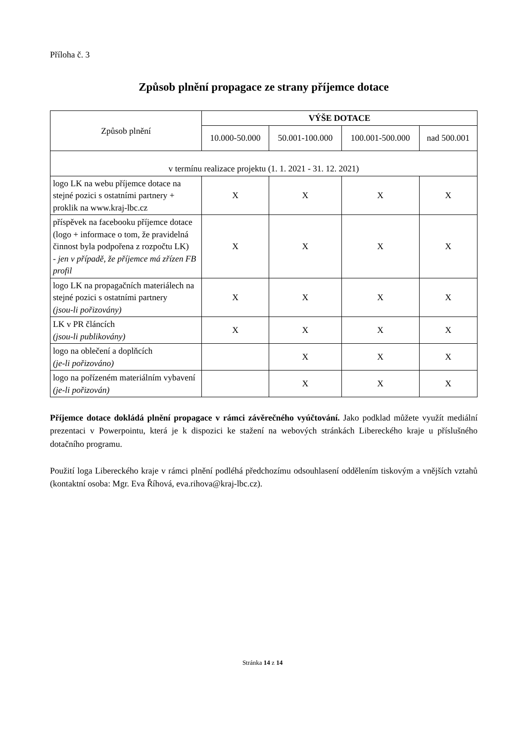Příloha č. 3
Způsob plnění propagace ze strany příjemce dotace
| Způsob plnění | VÝŠE DOTACE | | | |
| --- | --- | --- | --- | --- |
| | 10.000-50.000 | 50.001-100.000 | 100.001-500.000 | nad 500.001 |
| v termínu realizace projektu (1. 1. 2021 - 31. 12. 2021) | | | | |
| logo LK na webu příjemce dotace na stejné pozici s ostatními partnery + proklik na www.kraj-lbc.cz | X | X | X | X |
| příspěvek na facebooku příjemce dotace (logo + informace o tom, že pravidelná činnost byla podpořena z rozpočtu LK) - jen v případě, že příjemce má zřízen FB profil | X | X | X | X |
| logo LK na propagačních materiálech na stejné pozici s ostatními partnery (jsou-li pořizovány) | X | X | X | X |
| LK v PR článcích (jsou-li publikovány) | X | X | X | X |
| logo na oblečení a doplňcích (je-li pořizováno) | | X | X | X |
| logo na pořízeném materiálním vybavení (je-li pořizován) | | X | X | X |
Příjemce dotace dokládá plnění propagace v rámci závěrečného vyúčtování. Jako podklad můžete využít mediální prezentaci v Powerpointu, která je k dispozici ke stažení na webových stránkách Libereckého kraje u příslušného dotačního programu.
Použití loga Libereckého kraje v rámci plnění podléhá předchozímu odsouhlasení oddělením tiskovým a vnějších vztahů (kontaktní osoba: Mgr. Eva Říhová, eva.rihova@kraj-lbc.cz).
Stránka 14 z 14